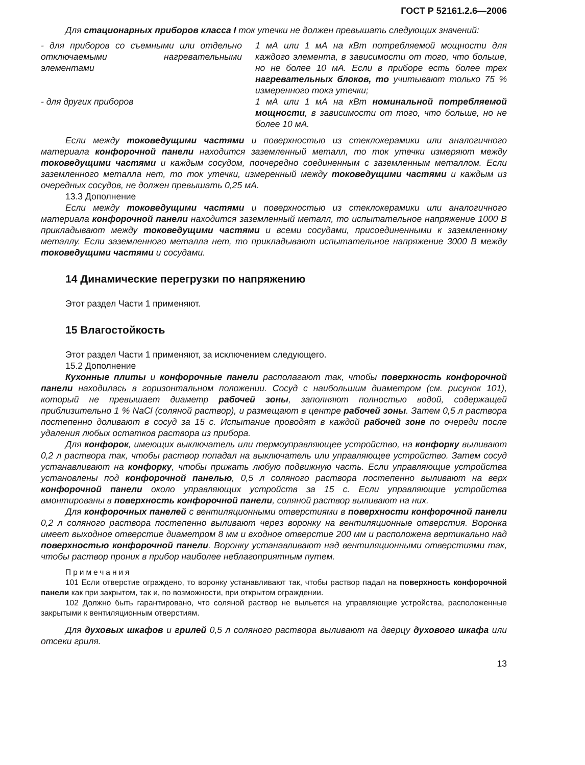ГОСТ Р 52161.2.6—2006
Для стационарных приборов класса I ток утечки не должен превышать следующих значений:
| - для приборов со съемными или отдельно отключаемыми нагревательными элементами | 1 мА или 1 мА на кВт потребляемой мощности для каждого элемента, в зависимости от того, что больше, но не более 10 мА. Если в приборе есть более трех нагревательных блоков, то учитывают только 75 % измеренного тока утечки; |
| - для других приборов | 1 мА или 1 мА на кВт номинальной потребляемой мощности , в зависимости от того, что больше, но не более 10 мА. |
Если между токоведущими частями и поверхностью из стеклокерамики или аналогичного материала конфорочной панели находится заземленный металл, то ток утечки измеряют между токоведущими частями и каждым сосудом, поочередно соединенным с заземленным металлом. Если заземленного металла нет, то ток утечки, измеренный между токоведущими частями и каждым из очередных сосудов, не должен превышать 0,25 мА.
13.3 Дополнение
Если между токоведущими частями и поверхностью из стеклокерамики или аналогичного материала конфорочной панели находится заземленный металл, то испытательное напряжение 1000 В прикладывают между токоведущими частями и всеми сосудами, присоединенными к заземленному металлу. Если заземленного металла нет, то прикладывают испытательное напряжение 3000 В между токоведущими частями и сосудами.
14 Динамические перегрузки по напряжению
Этот раздел Части 1 применяют.
15 Влагостойкость
Этот раздел Части 1 применяют, за исключением следующего.
15.2 Дополнение
Кухонные плиты и конфорочные панели располагают так, чтобы поверхность конфорочной панели находилась в горизонтальном положении. Сосуд с наибольшим диаметром (см. рисунок 101), который не превышает диаметр рабочей зоны, заполняют полностью водой, содержащей приблизительно 1 % NaCl (соляной раствор), и размещают в центре рабочей зоны. Затем 0,5 л раствора постепенно доливают в сосуд за 15 с. Испытание проводят в каждой рабочей зоне по очереди после удаления любых остатков раствора из прибора.
Для конфорок, имеющих выключатель или термоуправляющее устройство, на конфорку выливают 0,2 л раствора так, чтобы раствор попадал на выключатель или управляющее устройство. Затем сосуд устанавливают на конфорку, чтобы прижать любую подвижную часть. Если управляющие устройства установлены под конфорочной панелью, 0,5 л соляного раствора постепенно выливают на верх конфорочной панели около управляющих устройств за 15 с. Если управляющие устройства вмонтированы в поверхность конфорочной панели, соляной раствор выливают на них.
Для конфорочных панелей с вентиляционными отверстиями в поверхности конфорочной панели 0,2 л соляного раствора постепенно выливают через воронку на вентиляционные отверстия. Воронка имеет выходное отверстие диаметром 8 мм и входное отверстие 200 мм и расположена вертикально над поверхностью конфорочной панели. Воронку устанавливают над вентиляционными отверстиями так, чтобы раствор проник в прибор наиболее неблагоприятным путем.
Примечания
101 Если отверстие ограждено, то воронку устанавливают так, чтобы раствор падал на поверхность конфорочной панели как при закрытом, так и, по возможности, при открытом ограждении.
102 Должно быть гарантировано, что соляной раствор не выльется на управляющие устройства, расположенные закрытыми к вентиляционным отверстиям.
Для духовых шкафов и грилей 0,5 л соляного раствора выливают на дверцу духового шкафа или отсеки гриля.
13